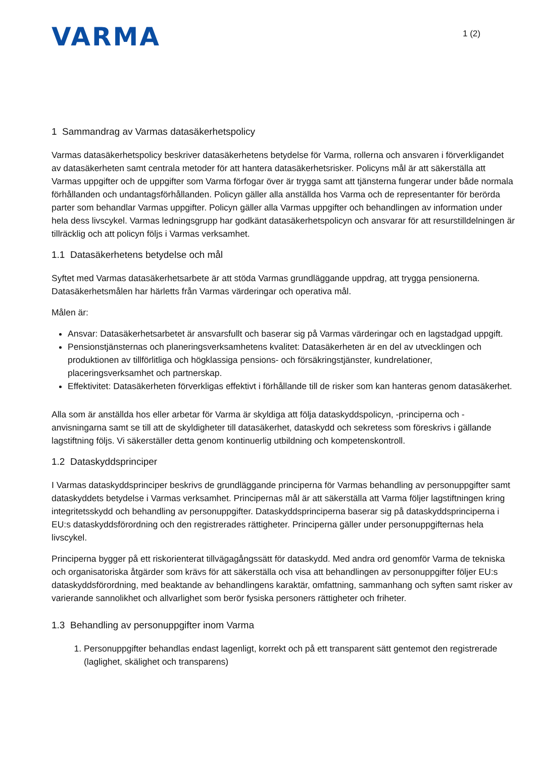VARMA
1 (2)
1 Sammandrag av Varmas datasäkerhetspolicy
Varmas datasäkerhetspolicy beskriver datasäkerhetens betydelse för Varma, rollerna och ansvaren i förverkligandet av datasäkerheten samt centrala metoder för att hantera datasäkerhetsrisker. Policyns mål är att säkerställa att Varmas uppgifter och de uppgifter som Varma förfogar över är trygga samt att tjänsterna fungerar under både normala förhållanden och undantagsförhållanden. Policyn gäller alla anställda hos Varma och de representanter för berörda parter som behandlar Varmas uppgifter. Policyn gäller alla Varmas uppgifter och behandlingen av information under hela dess livscykel. Varmas ledningsgrupp har godkänt datasäkerhetspolicyn och ansvarar för att resurstilldelningen är tillräcklig och att policyn följs i Varmas verksamhet.
1.1 Datasäkerhetens betydelse och mål
Syftet med Varmas datasäkerhetsarbete är att stöda Varmas grundläggande uppdrag, att trygga pensionerna. Datasäkerhetsmålen har härletts från Varmas värderingar och operativa mål.
Målen är:
Ansvar: Datasäkerhetsarbetet är ansvarsfullt och baserar sig på Varmas värderingar och en lagstadgad uppgift.
Pensionstjänsternas och planeringsverksamhetens kvalitet: Datasäkerheten är en del av utvecklingen och produktionen av tillförlitliga och högklassiga pensions- och försäkringstjänster, kundrelationer, placeringsverksamhet och partnerskap.
Effektivitet: Datasäkerheten förverkligas effektivt i förhållande till de risker som kan hanteras genom datasäkerhet.
Alla som är anställda hos eller arbetar för Varma är skyldiga att följa dataskyddspolicyn, -principerna och -anvisningarna samt se till att de skyldigheter till datasäkerhet, dataskydd och sekretess som föreskrivs i gällande lagstiftning följs. Vi säkerställer detta genom kontinuerlig utbildning och kompetenskontroll.
1.2 Dataskyddsprinciper
I Varmas dataskyddsprinciper beskrivs de grundläggande principerna för Varmas behandling av personuppgifter samt dataskyddets betydelse i Varmas verksamhet. Principernas mål är att säkerställa att Varma följer lagstiftningen kring integritetsskydd och behandling av personuppgifter. Dataskyddsprinciperna baserar sig på dataskyddsprinciperna i EU:s dataskyddsförordning och den registrerades rättigheter. Principerna gäller under personuppgifternas hela livscykel.
Principerna bygger på ett riskorienterat tillvägagångssätt för dataskydd. Med andra ord genomför Varma de tekniska och organisatoriska åtgärder som krävs för att säkerställa och visa att behandlingen av personuppgifter följer EU:s dataskyddsförordning, med beaktande av behandlingens karaktär, omfattning, sammanhang och syften samt risker av varierande sannolikhet och allvarlighet som berör fysiska personers rättigheter och friheter.
1.3 Behandling av personuppgifter inom Varma
1. Personuppgifter behandlas endast lagenligt, korrekt och på ett transparent sätt gentemot den registrerade (laglighet, skälighet och transparens)